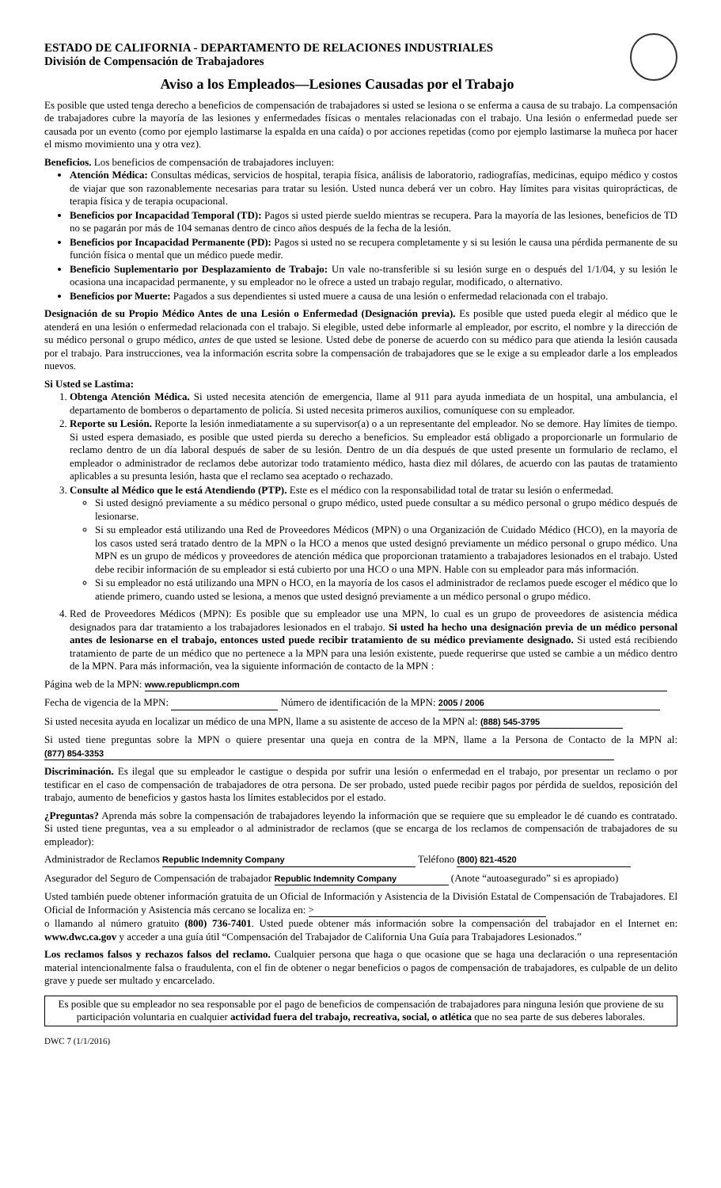ESTADO DE CALIFORNIA - DEPARTAMENTO DE RELACIONES INDUSTRIALES
División de Compensación de Trabajadores
Aviso a los Empleados—Lesiones Causadas por el Trabajo
Es posible que usted tenga derecho a beneficios de compensación de trabajadores si usted se lesiona o se enferma a causa de su trabajo. La compensación de trabajadores cubre la mayoría de las lesiones y enfermedades físicas o mentales relacionadas con el trabajo. Una lesión o enfermedad puede ser causada por un evento (como por ejemplo lastimarse la espalda en una caída) o por acciones repetidas (como por ejemplo lastimarse la muñeca por hacer el mismo movimiento una y otra vez).
Beneficios. Los beneficios de compensación de trabajadores incluyen:
Atención Médica: Consultas médicas, servicios de hospital, terapia física, análisis de laboratorio, radiografías, medicinas, equipo médico y costos de viajar que son razonablemente necesarias para tratar su lesión. Usted nunca deberá ver un cobro. Hay límites para visitas quiroprácticas, de terapia física y de terapia ocupacional.
Beneficios por Incapacidad Temporal (TD): Pagos si usted pierde sueldo mientras se recupera. Para la mayoría de las lesiones, beneficios de TD no se pagarán por más de 104 semanas dentro de cinco años después de la fecha de la lesión.
Beneficios por Incapacidad Permanente (PD): Pagos si usted no se recupera completamente y si su lesión le causa una pérdida permanente de su función física o mental que un médico puede medir.
Beneficio Suplementario por Desplazamiento de Trabajo: Un vale no-transferible si su lesión surge en o después del 1/1/04, y su lesión le ocasiona una incapacidad permanente, y su empleador no le ofrece a usted un trabajo regular, modificado, o alternativo.
Beneficios por Muerte: Pagados a sus dependientes si usted muere a causa de una lesión o enfermedad relacionada con el trabajo.
Designación de su Propio Médico Antes de una Lesión o Enfermedad (Designación previa). Es posible que usted pueda elegir al médico que le atenderá en una lesión o enfermedad relacionada con el trabajo. Si elegible, usted debe informarle al empleador, por escrito, el nombre y la dirección de su médico personal o grupo médico, antes de que usted se lesione. Usted debe de ponerse de acuerdo con su médico para que atienda la lesión causada por el trabajo. Para instrucciones, vea la información escrita sobre la compensación de trabajadores que se le exige a su empleador darle a los empleados nuevos.
Si Usted se Lastima:
1. Obtenga Atención Médica. Si usted necesita atención de emergencia, llame al 911 para ayuda inmediata de un hospital, una ambulancia, el departamento de bomberos o departamento de policía. Si usted necesita primeros auxilios, comuníquese con su empleador.
2. Reporte su Lesión. Reporte la lesión inmediatamente a su supervisor(a) o a un representante del empleador. No se demore. Hay límites de tiempo. Si usted espera demasiado, es posible que usted pierda su derecho a beneficios. Su empleador está obligado a proporcionarle un formulario de reclamo dentro de un día laboral después de saber de su lesión. Dentro de un día después de que usted presente un formulario de reclamo, el empleador o administrador de reclamos debe autorizar todo tratamiento médico, hasta diez mil dólares, de acuerdo con las pautas de tratamiento aplicables a su presunta lesión, hasta que el reclamo sea aceptado o rechazado.
3. Consulte al Médico que le está Atendiendo (PTP). Este es el médico con la responsabilidad total de tratar su lesión o enfermedad.
Si usted designó previamente a su médico personal o grupo médico, usted puede consultar a su médico personal o grupo médico después de lesionarse.
Si su empleador está utilizando una Red de Proveedores Médicos (MPN) o una Organización de Cuidado Médico (HCO), en la mayoría de los casos usted será tratado dentro de la MPN o la HCO a menos que usted designó previamente un médico personal o grupo médico. Una MPN es un grupo de médicos y proveedores de atención médica que proporcionan tratamiento a trabajadores lesionados en el trabajo. Usted debe recibir información de su empleador si está cubierto por una HCO o una MPN. Hable con su empleador para más información.
Si su empleador no está utilizando una MPN o HCO, en la mayoría de los casos el administrador de reclamos puede escoger el médico que lo atiende primero, cuando usted se lesiona, a menos que usted designó previamente a un médico personal o grupo médico.
4. Red de Proveedores Médicos (MPN): Es posible que su empleador use una MPN, lo cual es un grupo de proveedores de asistencia médica designados para dar tratamiento a los trabajadores lesionados en el trabajo. Si usted ha hecho una designación previa de un médico personal antes de lesionarse en el trabajo, entonces usted puede recibir tratamiento de su médico previamente designado. Si usted está recibiendo tratamiento de parte de un médico que no pertenece a la MPN para una lesión existente, puede requerirse que usted se cambie a un médico dentro de la MPN. Para más información, vea la siguiente información de contacto de la MPN :
Página web de la MPN: www.republicmpn.com
Fecha de vigencia de la MPN: Número de identificación de la MPN: 2005 / 2006
Si usted necesita ayuda en localizar un médico de una MPN, llame a su asistente de acceso de la MPN al: (888) 545-3795
Si usted tiene preguntas sobre la MPN o quiere presentar una queja en contra de la MPN, llame a la Persona de Contacto de la MPN al: (877) 854-3353
Discriminación. Es ilegal que su empleador le castigue o despida por sufrir una lesión o enfermedad en el trabajo, por presentar un reclamo o por testificar en el caso de compensación de trabajadores de otra persona. De ser probado, usted puede recibir pagos por pérdida de sueldos, reposición del trabajo, aumento de beneficios y gastos hasta los límites establecidos por el estado.
¿Preguntas? Aprenda más sobre la compensación de trabajadores leyendo la información que se requiere que su empleador le dé cuando es contratado. Si usted tiene preguntas, vea a su empleador o al administrador de reclamos (que se encarga de los reclamos de compensación de trabajadores de su empleador):
Administrador de Reclamos Republic Indemnity Company Teléfono (800) 821-4520
Asegurador del Seguro de Compensación de trabajador Republic Indemnity Company (Anote “autoasegurado” si es apropiado)
Usted también puede obtener información gratuita de un Oficial de Información y Asistencia de la División Estatal de Compensación de Trabajadores. El Oficial de Información y Asistencia más cercano se localiza en: >
o llamando al número gratuito (800) 736-7401. Usted puede obtener más información sobre la compensación del trabajador en el Internet en: www.dwc.ca.gov y acceder a una guía útil “Compensación del Trabajador de California Una Guía para Trabajadores Lesionados.”
Los reclamos falsos y rechazos falsos del reclamo. Cualquier persona que haga o que ocasione que se haga una declaración o una representación material intencionalmente falsa o fraudulenta, con el fin de obtener o negar beneficios o pagos de compensación de trabajadores, es culpable de un delito grave y puede ser multado y encarcelado.
Es posible que su empleador no sea responsable por el pago de beneficios de compensación de trabajadores para ninguna lesión que proviene de su participación voluntaria en cualquier actividad fuera del trabajo, recreativa, social, o atlética que no sea parte de sus deberes laborales.
DWC 7 (1/1/2016)